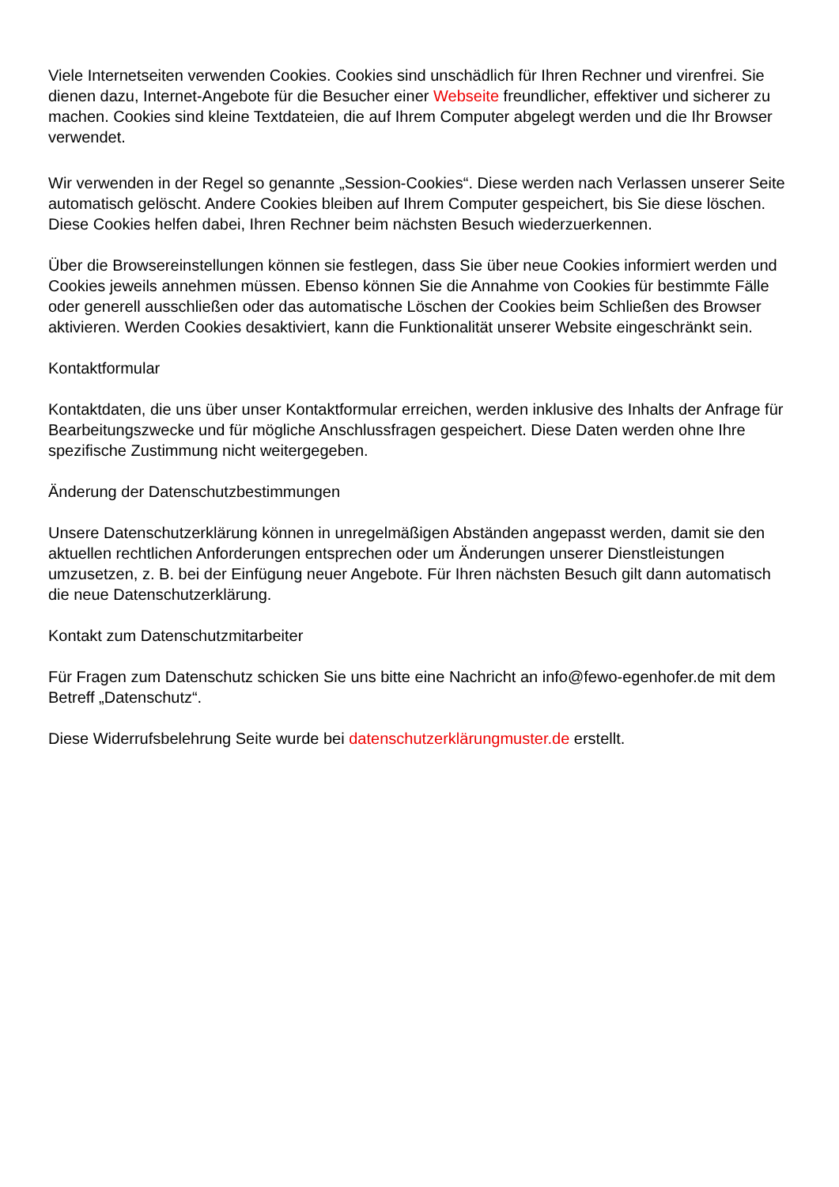Viele Internetseiten verwenden Cookies. Cookies sind unschädlich für Ihren Rechner und virenfrei. Sie dienen dazu, Internet-Angebote für die Besucher einer Webseite freundlicher, effektiver und sicherer zu machen. Cookies sind kleine Textdateien, die auf Ihrem Computer abgelegt werden und die Ihr Browser verwendet.
Wir verwenden in der Regel so genannte „Session-Cookies“. Diese werden nach Verlassen unserer Seite automatisch gelöscht. Andere Cookies bleiben auf Ihrem Computer gespeichert, bis Sie diese löschen. Diese Cookies helfen dabei, Ihren Rechner beim nächsten Besuch wiederzuerkennen.
Über die Browsereinstellungen können sie festlegen, dass Sie über neue Cookies informiert werden und Cookies jeweils annehmen müssen. Ebenso können Sie die Annahme von Cookies für bestimmte Fälle oder generell ausschließen oder das automatische Löschen der Cookies beim Schließen des Browser aktivieren. Werden Cookies desaktiviert, kann die Funktionalität unserer Website eingeschränkt sein.
Kontaktformular
Kontaktdaten, die uns über unser Kontaktformular erreichen, werden inklusive des Inhalts der Anfrage für Bearbeitungszwecke und für mögliche Anschlussfragen gespeichert. Diese Daten werden ohne Ihre spezifische Zustimmung nicht weitergegeben.
Änderung der Datenschutzbestimmungen
Unsere Datenschutzerklärung können in unregelmäßigen Abständen angepasst werden, damit sie den aktuellen rechtlichen Anforderungen entsprechen oder um Änderungen unserer Dienstleistungen umzusetzen, z. B. bei der Einfügung neuer Angebote. Für Ihren nächsten Besuch gilt dann automatisch die neue Datenschutzerklärung.
Kontakt zum Datenschutzmitarbeiter
Für Fragen zum Datenschutz schicken Sie uns bitte eine Nachricht an info@fewo-egenhofer.de mit dem Betreff „Datenschutz“.
Diese Widerrufsbelehrung Seite wurde bei datenschutzerklärungmuster.de erstellt.